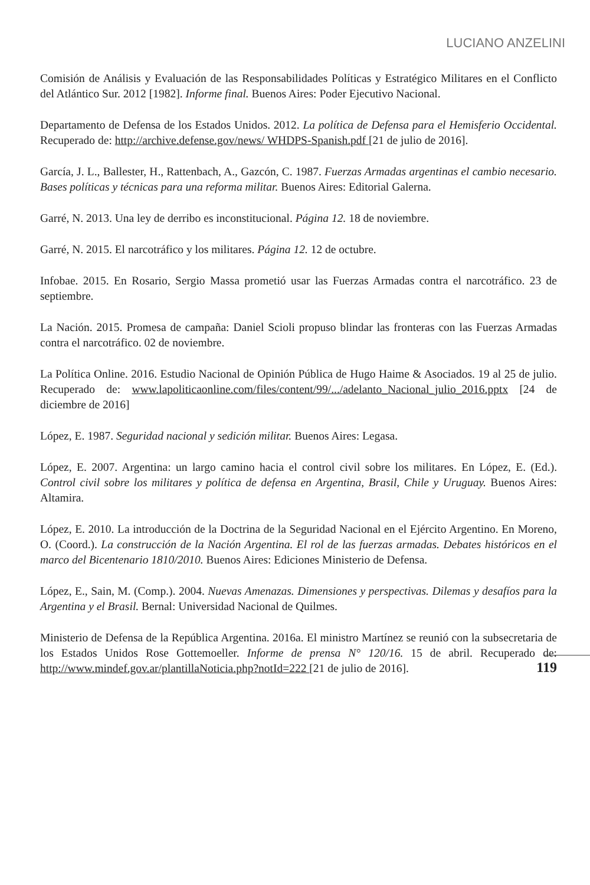LUCIANO ANZELINI
Comisión de Análisis y Evaluación de las Responsabilidades Políticas y Estratégico Militares en el Conflicto del Atlántico Sur. 2012 [1982]. Informe final. Buenos Aires: Poder Ejecutivo Nacional.
Departamento de Defensa de los Estados Unidos. 2012. La política de Defensa para el Hemisferio Occidental. Recuperado de: http://archive.defense.gov/news/ WHDPS-Spanish.pdf [21 de julio de 2016].
García, J. L., Ballester, H., Rattenbach, A., Gazcón, C. 1987. Fuerzas Armadas argentinas el cambio necesario. Bases políticas y técnicas para una reforma militar. Buenos Aires: Editorial Galerna.
Garré, N. 2013. Una ley de derribo es inconstitucional. Página 12. 18 de noviembre.
Garré, N. 2015. El narcotráfico y los militares. Página 12. 12 de octubre.
Infobae. 2015. En Rosario, Sergio Massa prometió usar las Fuerzas Armadas contra el narcotráfico. 23 de septiembre.
La Nación. 2015. Promesa de campaña: Daniel Scioli propuso blindar las fronteras con las Fuerzas Armadas contra el narcotráfico. 02 de noviembre.
La Política Online. 2016. Estudio Nacional de Opinión Pública de Hugo Haime & Asociados. 19 al 25 de julio. Recuperado de: www.lapoliticaonline.com/files/content/99/.../adelanto_Nacional_julio_2016.pptx [24 de diciembre de 2016]
López, E. 1987. Seguridad nacional y sedición militar. Buenos Aires: Legasa.
López, E. 2007. Argentina: un largo camino hacia el control civil sobre los militares. En López, E. (Ed.). Control civil sobre los militares y política de defensa en Argentina, Brasil, Chile y Uruguay. Buenos Aires: Altamira.
López, E. 2010. La introducción de la Doctrina de la Seguridad Nacional en el Ejército Argentino. En Moreno, O. (Coord.). La construcción de la Nación Argentina. El rol de las fuerzas armadas. Debates históricos en el marco del Bicentenario 1810/2010. Buenos Aires: Ediciones Ministerio de Defensa.
López, E., Sain, M. (Comp.). 2004. Nuevas Amenazas. Dimensiones y perspectivas. Dilemas y desafíos para la Argentina y el Brasil. Bernal: Universidad Nacional de Quilmes.
Ministerio de Defensa de la República Argentina. 2016a. El ministro Martínez se reunió con la subsecretaria de los Estados Unidos Rose Gottemoeller. Informe de prensa N° 120/16. 15 de abril. Recuperado de: http://www.mindef.gov.ar/plantillaNoticia.php?notId=222 [21 de julio de 2016].
119